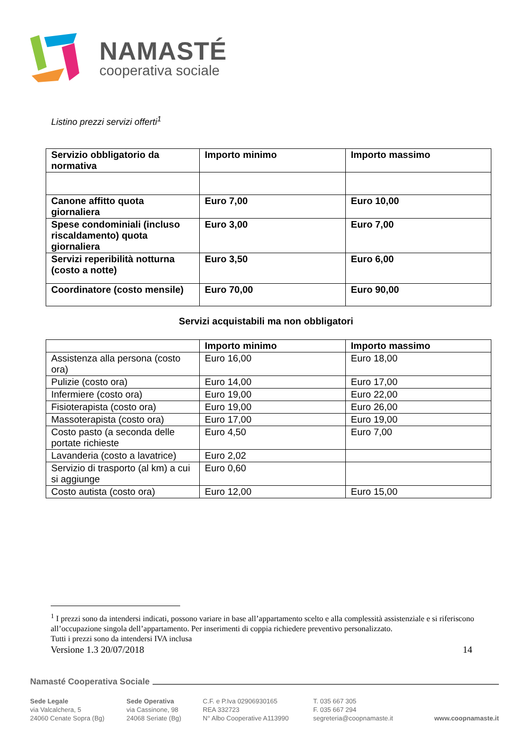NAMASTÉ
cooperativa sociale
Listino prezzi servizi offerti<sup>1</sup>
| Servizio obbligatorio da normativa | Importo minimo | Importo massimo |
| Canone affitto quota giornaliera | Euro 7,00 | Euro 10,00 |
| Spese condominiali (incluso riscaldamento) quota giornaliera | Euro 3,00 | Euro 7,00 |
| Servizi reperibilità notturna (costo a notte) | Euro 3,50 | Euro 6,00 |
| Coordinatore (costo mensile) | Euro 70,00 | Euro 90,00 |
Servizi acquistabili ma non obbligatori
| | Importo minimo | Importo massimo |
| --- | --- | --- |
| Assistenza alla persona (costo ora) | Euro 16,00 | Euro 18,00 |
| Pulizie (costo ora) | Euro 14,00 | Euro 17,00 |
| Infermiere (costo ora) | Euro 19,00 | Euro 22,00 |
| Fisioterapista (costo ora) | Euro 19,00 | Euro 26,00 |
| Massoterapista (costo ora) | Euro 17,00 | Euro 19,00 |
| Costo pasto (a seconda delle portate richieste | Euro 4,50 | Euro 7,00 |
| Lavanderia (costo a lavatrice) | Euro 2,02 | |
| Servizio di trasporto (al km) a cui si aggiunge | Euro 0,60 | |
| Costo autista (costo ora) | Euro 12,00 | Euro 15,00 |
<sup>1</sup> I prezzi sono da intendersi indicati, possono variare in base all’appartamento scelto e alla complessità assistenziale e si riferiscono all’occupazione singola dell’appartamento. Per inserimenti di coppia richiedere preventivo personalizzato.
Tutti i prezzi sono da intendersi IVA inclusa
Versione 1.3 20/07/2018 14
Namasté Cooperativa Sociale
Sede Legale
via Valcalchera, 5
24060 Cenate Sopra (Bg)
Sede Operativa
via Cassinone, 98
24068 Seriate (Bg)
C.F. e P.Iva 02906930165
REA 332723
N° Albo Cooperative A113990
T. 035 667 305
F. 035 667 294
segreteria@coopnamaste.it
www.coopnamaste.it